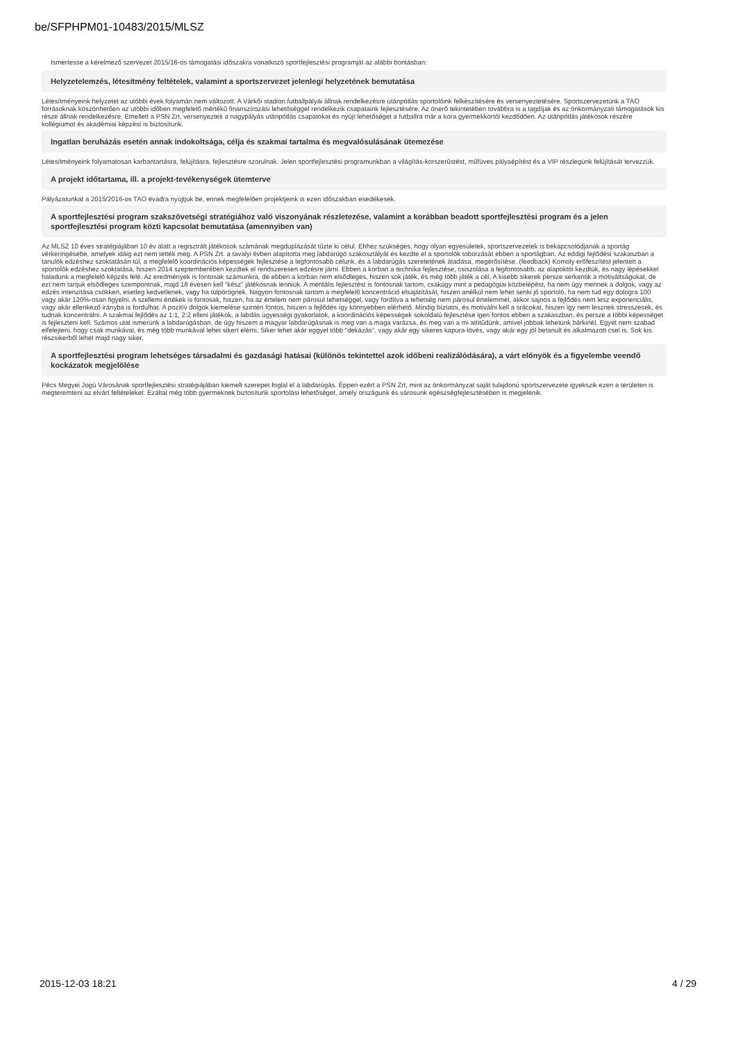be/SFPHPM01-10483/2015/MLSZ
Ismertesse a kérelmező szervezet 2015/16-os támogatási időszakra vonatkozó sportfejlesztési programját az alábbi bontásban:
Helyzetelemzés, létesítmény feltételek, valamint a sportszervezet jelenlegi helyzetének bemutatása
Létesítményeink helyzetet az utóbbi évek folyamán nem változott. A Várkői stadion futballpályái állnak rendelkezésre utánpótlás sportolóink felkészítésére és versenyeztetésére. Sportszervezetünk a TAO forrásoknak köszönhetően az utóbbi időben megfelelő mértékű finanszírozási lehetőséggel rendelkezik csapataink fejlesztésére. Az önerő tekintetében továbbra is a tagdíjak és az önkormányzati támogatások kis része állnak rendelkezésre. Emellett a PSN Zrt. versenyezteti a nagypályás utánpótlás csapatokat és nyújt lehetőséget a futballra már a kora gyermekkortól kezdődően. Az utánpótlás játékosok részére kollégiumot és akadémiai képzést is biztosítunk.
Ingatlan beruházás esetén annak indokoltsága, célja és szakmai tartalma és megvalósulásának ütemezése
Létesítményeink folyamatosan karbantartásra, felújításra, fejlesztésre szorulnak. Jelen sportfejlesztési programunkban a világítás-korszerűstést, műfüves pályaépítést és a VIP részlegünk felújítását tervezzük.
A projekt időtartama, ill. a projekt-tevékenységek ütemterve
Pályázatunkat a 2015/2016-os TAO évadra nyújtjuk be, ennek megfelelően projektjeink is ezen időszakban esedékesek.
A sportfejlesztési program szakszövetségi stratégiához való viszonyának részletezése, valamint a korábban beadott sportfejlesztési program és a jelen sportfejlesztési program közti kapcsolat bemutatása (amennyiben van)
Az MLSZ 10 éves stratégiájában 10 év alatt a regisztrált játékosok számának megduplázását tűzte ki célul. Ehhez szükséges, hogy olyan egyesületek, sportszervezetek is bekapcsolódjanak a sportág vérkeringésébe, amelyek idáig ezt nem tették meg. A PSN Zrt. a tavalyi évben alapította meg labdarúgó szakosztályát és kezdte el a sportolók toborzását ebben a sportágban. Az eddigi fejlődési szakaszban a tanulók edzéshez szoktatásán túl, a megfelelő koordinációs képességek fejlesztése a legfontosabb célunk, és a labdarúgás szeretetének átadása, megerősítése. (feedback) Komoly erőfeszítést jelentett a sportolók edzéshez szoktatása, hiszen 2014 szeptemberében kezdtek el rendszeresen edzésre járni. Ebben a korban a technika fejlesztése, csiszolása a legfontosabb, az alapoktól kezdtük, és nagy lépésekkel haladunk a megfelelő képzés felé. Az eredmények is fontosak számunkra, de ebben a korban nem elsődleges, hiszen sok játék, és még több játék a cél. A kisebb sikerek persze serkentik a motiváltságukat, de ezt nem tartjuk elsődleges szempontnak, majd 18 évesen kell "kész" játékosnak lenniük. A mentális fejlesztést is fontosnak tartom, csakúgy mint a pedagógiai közbelépést, ha nem úgy mennek a dolgok, vagy az edzés intenzitása csökken, esetleg kedvetlenek, vagy ha túlpörögnek. Nagyon fontosnak tartom a megfelelő koncentráció elsajátítását, hiszen anélkül nem lehet senki jó sportoló, ha nem tud egy dologra 100 vagy akár 120%-osan figyelni. A szellemi értékek is fontosak, hiszen, ha az értelem nem párosul tehetséggel, vagy fordítva a tehetség nem párosul értelemmel, akkor sajnos a fejlődés nem lesz exponenciális, vagy akár ellenkező irányba is fordulhat. A pozitív dolgok kiemelése szintén fontos, hiszen a fejlődés így könnyebben elérhető. Mindig bíztatni, és motiválni kell a srácokat, hiszen így nem lesznek stresszesek, és tudnak koncentrálni. A szakmai fejlődés az 1:1, 2:2 elleni játékok, a labdás ügyességi gyakorlatok, a koordinációs képességek sokoldalú fejlesztése igen fontos ebben a szakaszban, és persze a többi képességet is fejleszteni kell. Számos utat ismerünk a labdarúgásban, de úgy hiszem a magyar labdarúgásnak is meg van a maga varázsa, és meg van a mi attitűdünk, amivel jobbak lehetünk bárkinél. Egyet nem szabad elfelejteni, hogy csak munkával, és még több munkával lehet sikert elérni. Siker lehet akár eggyel több "dekázás", vagy akár egy sikeres kapura-lövés, vagy akár egy jól betanult és alkalmazott csel is. Sok kis részsikerből lehet majd nagy siker.
A sportfejlesztési program lehetséges társadalmi és gazdasági hatásai (különös tekintettel azok időbeni realizálódására), a várt előnyök és a figyelembe veendő kockázatok megjelölése
Pécs Megyei Jogú Városának sportfejlesztési stratégiájában kiemelt szerepet foglal el a labdarúgás. Éppen ezért a PSN Zrt, mint az önkormányzat saját tulajdonú sportszervezete igyekszik ezen a területen is megteremteni az elvárt feltételeket. Ezáltal még több gyermeknek biztosítunk sportolási lehetőséget, amely országunk és városunk egészségfejlesztésében is megjelenik.
2015-12-03 18:21 4 / 29